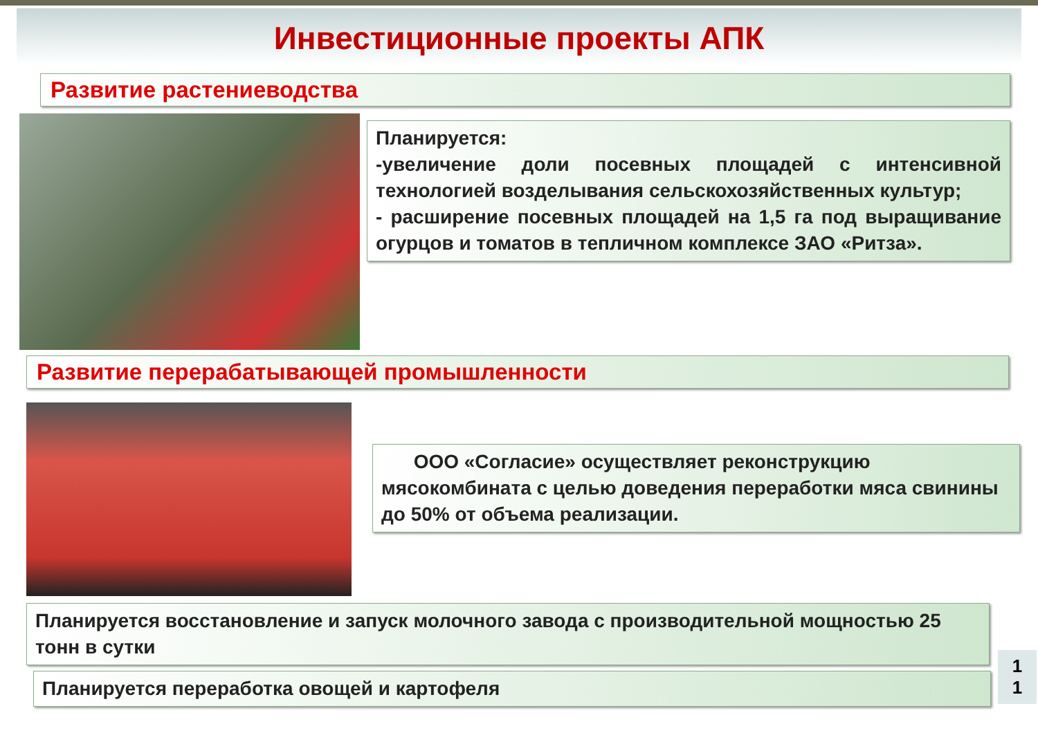Инвестиционные проекты АПК
Развитие растениеводства
Планируется:
-увеличение доли посевных площадей с интенсивной технологией возделывания сельскохозяйственных культур;
- расширение посевных площадей на 1,5 га под выращивание огурцов и томатов в тепличном комплексе ЗАО «Ритза».
Развитие перерабатывающей промышленности
ООО «Согласие» осуществляет реконструкцию мясокомбината с целью доведения переработки мяса свинины до 50% от объема реализации.
Планируется восстановление и запуск молочного завода с производительной мощностью 25 тонн в сутки
Планируется переработка овощей и картофеля
1
1